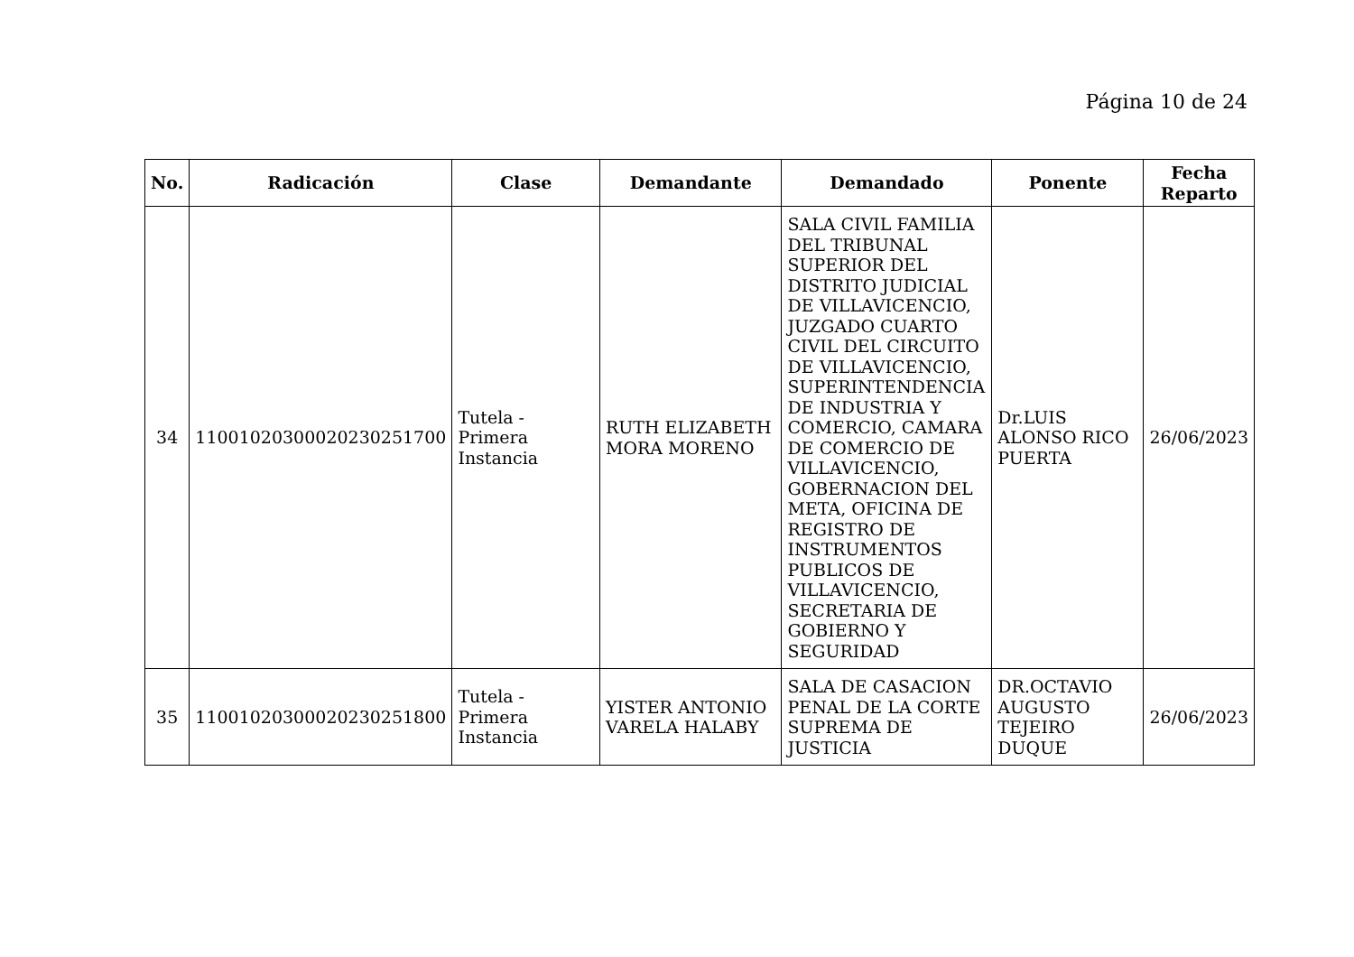Página 10 de 24
| No. | Radicación | Clase | Demandante | Demandado | Ponente | Fecha Reparto |
| --- | --- | --- | --- | --- | --- | --- |
| 34 | 11001020300020230251700 | Tutela - Primera Instancia | RUTH ELIZABETH MORA MORENO | SALA CIVIL FAMILIA DEL TRIBUNAL SUPERIOR DEL DISTRITO JUDICIAL DE VILLAVICENCIO, JUZGADO CUARTO CIVIL DEL CIRCUITO DE VILLAVICENCIO, SUPERINTENDENCIA DE INDUSTRIA Y COMERCIO, CAMARA DE COMERCIO DE VILLAVICENCIO, GOBERNACION DEL META, OFICINA DE REGISTRO DE INSTRUMENTOS PUBLICOS DE VILLAVICENCIO, SECRETARIA DE GOBIERNO Y SEGURIDAD | Dr.LUIS ALONSO RICO PUERTA | 26/06/2023 |
| 35 | 11001020300020230251800 | Tutela - Primera Instancia | YISTER ANTONIO VARELA HALABY | SALA DE CASACION PENAL DE LA CORTE SUPREMA DE JUSTICIA | DR.OCTAVIO AUGUSTO TEJEIRO DUQUE | 26/06/2023 |